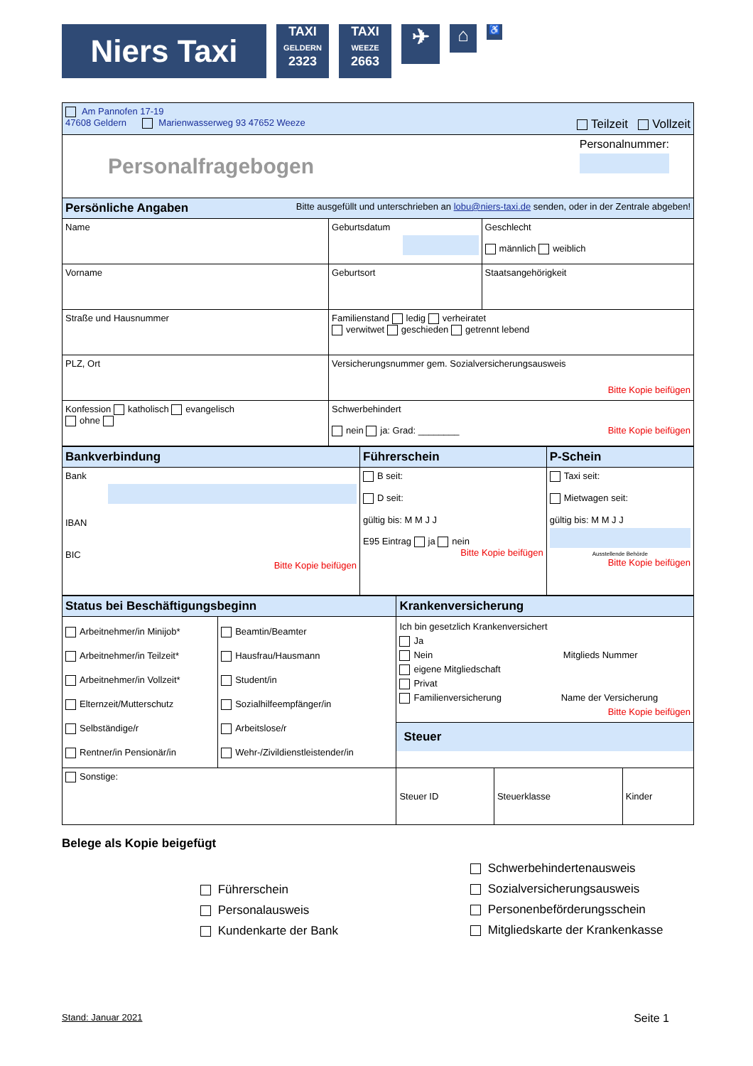Niers Taxi
TAXI
GELDERN
2323
TAXI
WEEZE
2663
✈
⌂
♿
| Am Pannofen 17-19 47608 Geldern Marienwasserweg 93 47652 Weeze Teilzeit Vollzeit | | |
| Personalfragebogen Personalnummer: | | |
| Persönliche Angaben Bitte ausgefüllt und unterschrieben an lobu@niers-taxi.de senden, oder in der Zentrale abgeben! | | |
| Name | Geburtsdatum | Geschlecht männlich weiblich |
| Vorname | Geburtsort | Staatsangehörigkeit |
| Straße und Hausnummer | Familienstand ledig verheiratet verwitwet geschieden getrennt lebend | |
| PLZ, Ort | Versicherungsnummer gem. Sozialversicherungsausweis Bitte Kopie beifügen | |
| Konfession katholisch evangelisch ohne | Schwerbehindert nein ja: Grad: ________ Bitte Kopie beifügen | |
| Bankverbindung | Führerschein | P-Schein |
| Bank IBAN BIC Bitte Kopie beifügen | B seit: D seit: gültig bis: M M J J E95 Eintrag ja nein Bitte Kopie beifügen | Taxi seit: Mietwagen seit: gültig bis: M M J J Ausstellende Behörde Bitte Kopie beifügen |
| Status bei Beschäftigungsbeginn | | Krankenversicherung | | |
| Arbeitnehmer/in Minijob* Arbeitnehmer/in Teilzeit* Arbeitnehmer/in Vollzeit* Elternzeit/Mutterschutz Selbständige/r Rentner/in Pensionär/in | Beamtin/Beamter Hausfrau/Hausmann Student/in Sozialhilfeempfänger/in Arbeitslose/r Wehr-/Zivildienstleistender/in | Ich bin gesetzlich Krankenversichert Ja Nein Mitglieds Nummer eigene Mitgliedschaft Privat Familienversicherung Name der Versicherung Bitte Kopie beifügen Steuer | | |
| Sonstige: | | Steuer ID | Steuerklasse | Kinder |
Belege als Kopie beigefügt
Führerschein
Personalausweis
Kundenkarte der Bank
Schwerbehindertenausweis
Sozialversicherungsausweis
Personenbeförderungsschein
Mitgliedskarte der Krankenkasse
Stand: Januar 2021 Seite 1